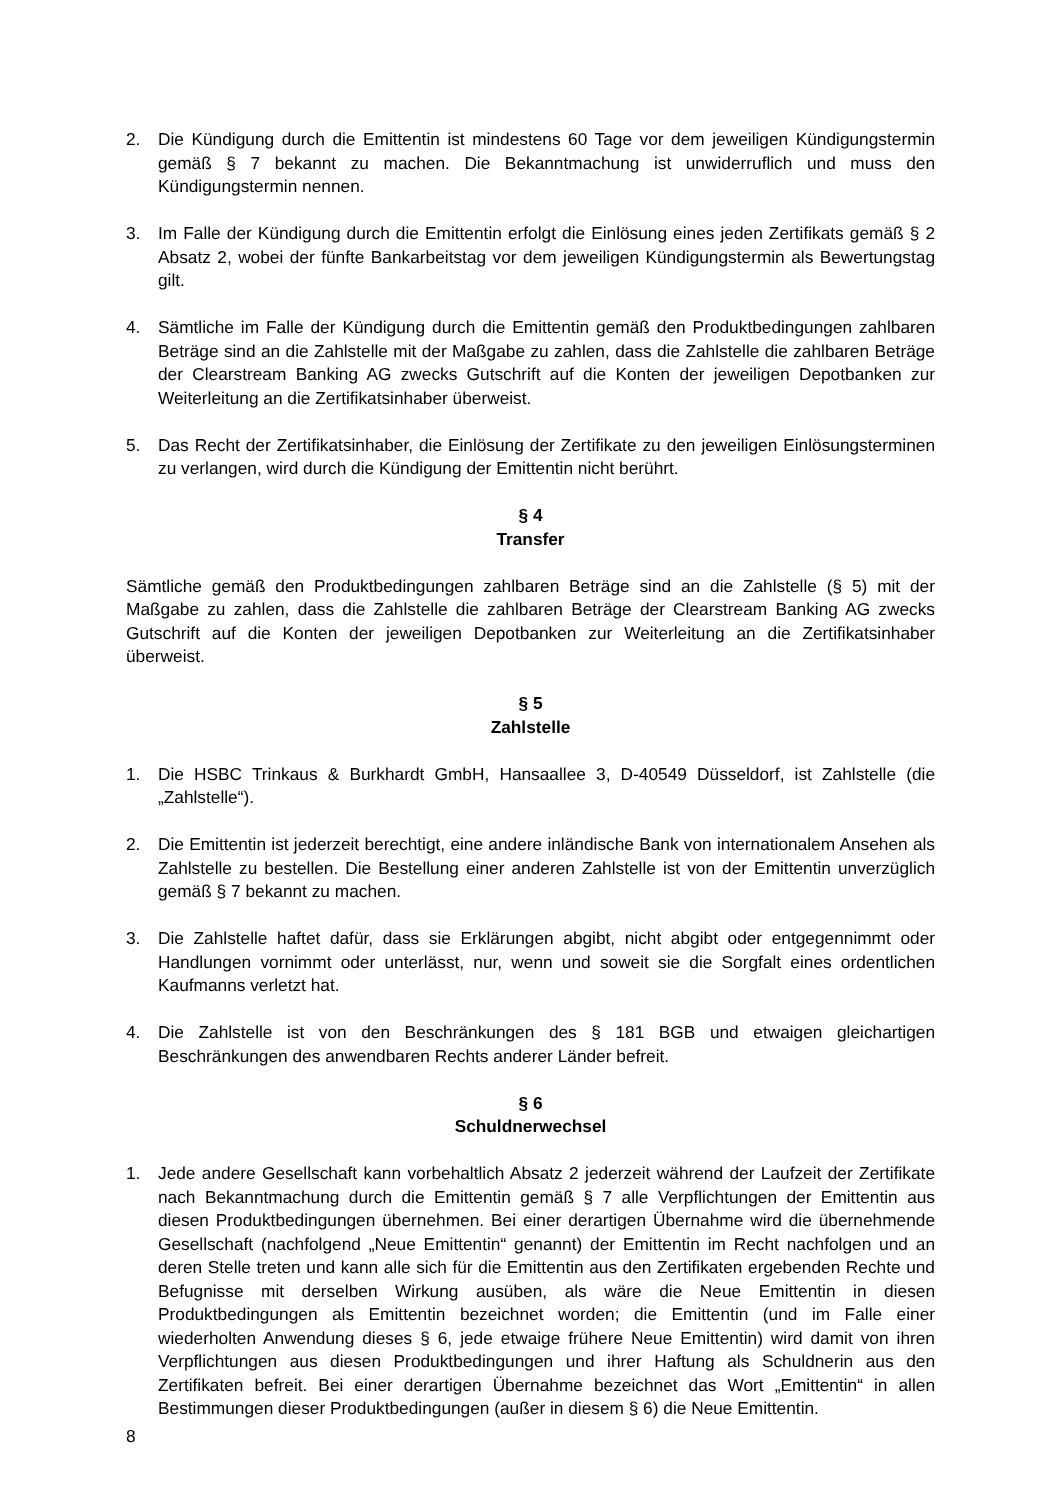2. Die Kündigung durch die Emittentin ist mindestens 60 Tage vor dem jeweiligen Kündigungstermin gemäß § 7 bekannt zu machen. Die Bekanntmachung ist unwiderruflich und muss den Kündigungstermin nennen.
3. Im Falle der Kündigung durch die Emittentin erfolgt die Einlösung eines jeden Zertifikats gemäß § 2 Absatz 2, wobei der fünfte Bankarbeitstag vor dem jeweiligen Kündigungstermin als Bewertungstag gilt.
4. Sämtliche im Falle der Kündigung durch die Emittentin gemäß den Produktbedingungen zahlbaren Beträge sind an die Zahlstelle mit der Maßgabe zu zahlen, dass die Zahlstelle die zahlbaren Beträge der Clearstream Banking AG zwecks Gutschrift auf die Konten der jeweiligen Depotbanken zur Weiterleitung an die Zertifikatsinhaber überweist.
5. Das Recht der Zertifikatsinhaber, die Einlösung der Zertifikate zu den jeweiligen Einlösungsterminen zu verlangen, wird durch die Kündigung der Emittentin nicht berührt.
§ 4
Transfer
Sämtliche gemäß den Produktbedingungen zahlbaren Beträge sind an die Zahlstelle (§ 5) mit der Maßgabe zu zahlen, dass die Zahlstelle die zahlbaren Beträge der Clearstream Banking AG zwecks Gutschrift auf die Konten der jeweiligen Depotbanken zur Weiterleitung an die Zertifikatsinhaber überweist.
§ 5
Zahlstelle
1. Die HSBC Trinkaus & Burkhardt GmbH, Hansaallee 3, D-40549 Düsseldorf, ist Zahlstelle (die „Zahlstelle“).
2. Die Emittentin ist jederzeit berechtigt, eine andere inländische Bank von internationalem Ansehen als Zahlstelle zu bestellen. Die Bestellung einer anderen Zahlstelle ist von der Emittentin unverzüglich gemäß § 7 bekannt zu machen.
3. Die Zahlstelle haftet dafür, dass sie Erklärungen abgibt, nicht abgibt oder entgegennimmt oder Handlungen vornimmt oder unterlässt, nur, wenn und soweit sie die Sorgfalt eines ordentlichen Kaufmanns verletzt hat.
4. Die Zahlstelle ist von den Beschränkungen des § 181 BGB und etwaigen gleichartigen Beschränkungen des anwendbaren Rechts anderer Länder befreit.
§ 6
Schuldnerwechsel
1. Jede andere Gesellschaft kann vorbehaltlich Absatz 2 jederzeit während der Laufzeit der Zertifikate nach Bekanntmachung durch die Emittentin gemäß § 7 alle Verpflichtungen der Emittentin aus diesen Produktbedingungen übernehmen. Bei einer derartigen Übernahme wird die übernehmende Gesellschaft (nachfolgend „Neue Emittentin“ genannt) der Emittentin im Recht nachfolgen und an deren Stelle treten und kann alle sich für die Emittentin aus den Zertifikaten ergebenden Rechte und Befugnisse mit derselben Wirkung ausüben, als wäre die Neue Emittentin in diesen Produktbedingungen als Emittentin bezeichnet worden; die Emittentin (und im Falle einer wiederholten Anwendung dieses § 6, jede etwaige frühere Neue Emittentin) wird damit von ihren Verpflichtungen aus diesen Produktbedingungen und ihrer Haftung als Schuldnerin aus den Zertifikaten befreit. Bei einer derartigen Übernahme bezeichnet das Wort „Emittentin“ in allen Bestimmungen dieser Produktbedingungen (außer in diesem § 6) die Neue Emittentin.
8